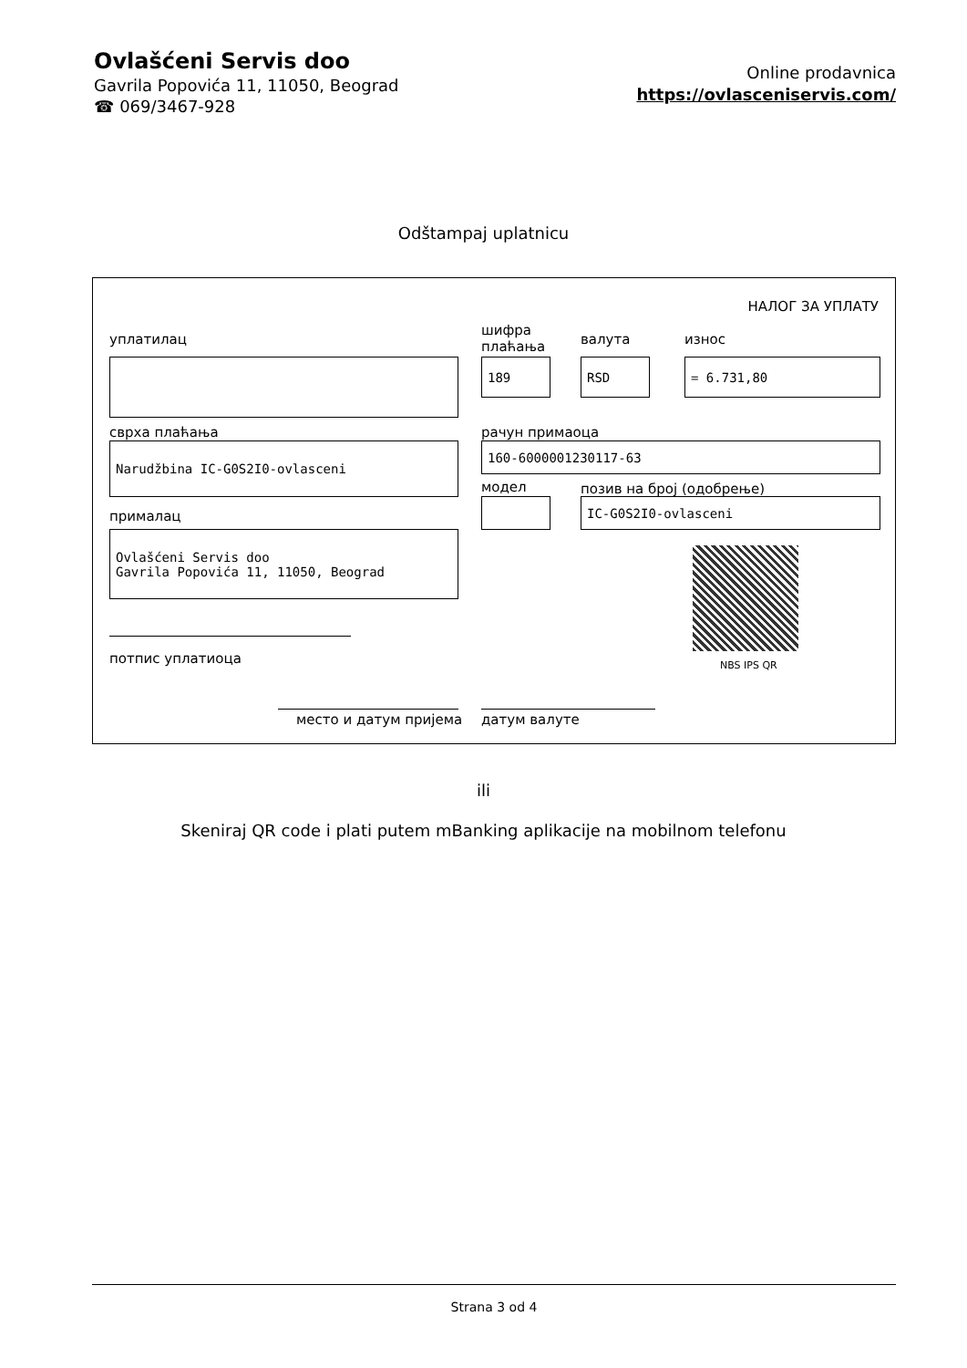Ovlašćeni Servis doo
Gavrila Popovića 11, 11050, Beograd
☎ 069/3467-928
Online prodavnica
https://ovlasceniservis.com/
Odštampaj uplatnicu
НАЛОГ ЗА УПЛАТУ
уплатилац
шифра
плаћања
валута износ
189 RSD = 6.731,80
сврха плаћања рачун примаоца
Narudžbina IC-G0S2I0-ovlasceni 160-6000001230117-63
модел позив на број (одобрење)
IC-G0S2I0-ovlasceni
прималац
Ovlašćeni Servis doo
Gavrila Popovića 11, 11050, Beograd
NBS IPS QR
потпис уплатиоца
место и датум пријема датум валуте
ili
Skeniraj QR code i plati putem mBanking aplikacije na mobilnom telefonu
Strana 3 od 4